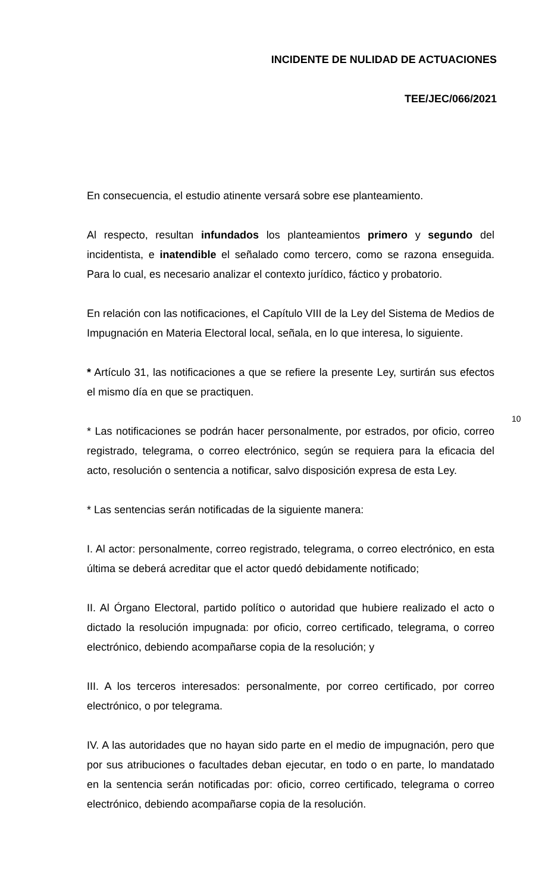INCIDENTE DE NULIDAD DE ACTUACIONES
TEE/JEC/066/2021
En consecuencia, el estudio atinente versará sobre ese planteamiento.
Al respecto, resultan infundados los planteamientos primero y segundo del incidentista, e inatendible el señalado como tercero, como se razona enseguida. Para lo cual, es necesario analizar el contexto jurídico, fáctico y probatorio.
En relación con las notificaciones, el Capítulo VIII de la Ley del Sistema de Medios de Impugnación en Materia Electoral local, señala, en lo que interesa, lo siguiente.
* Artículo 31, las notificaciones a que se refiere la presente Ley, surtirán sus efectos el mismo día en que se practiquen.
* Las notificaciones se podrán hacer personalmente, por estrados, por oficio, correo registrado, telegrama, o correo electrónico, según se requiera para la eficacia del acto, resolución o sentencia a notificar, salvo disposición expresa de esta Ley.
* Las sentencias serán notificadas de la siguiente manera:
I. Al actor: personalmente, correo registrado, telegrama, o correo electrónico, en esta última se deberá acreditar que el actor quedó debidamente notificado;
II. Al Órgano Electoral, partido político o autoridad que hubiere realizado el acto o dictado la resolución impugnada: por oficio, correo certificado, telegrama, o correo electrónico, debiendo acompañarse copia de la resolución; y
III. A los terceros interesados: personalmente, por correo certificado, por correo electrónico, o por telegrama.
IV. A las autoridades que no hayan sido parte en el medio de impugnación, pero que por sus atribuciones o facultades deban ejecutar, en todo o en parte, lo mandatado en la sentencia serán notificadas por: oficio, correo certificado, telegrama o correo electrónico, debiendo acompañarse copia de la resolución.
10